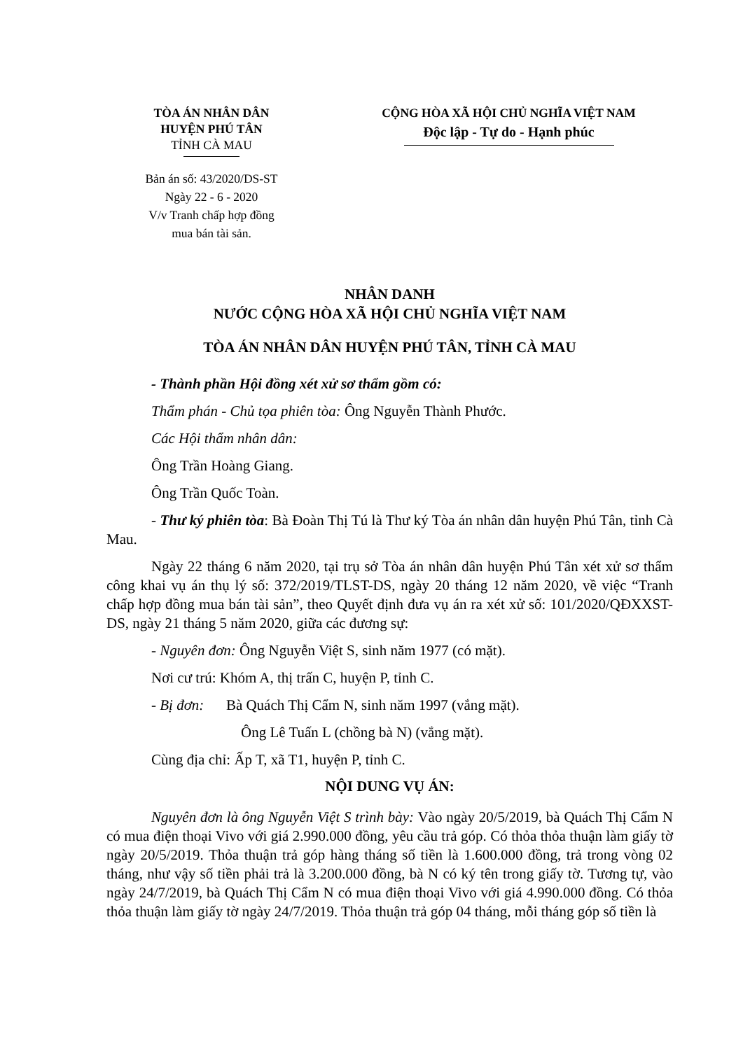TÒA ÁN NHÂN DÂN
HUYỆN PHÚ TÂN
TỈNH CÀ MAU
Bản án số: 43/2020/DS-ST
Ngày 22 - 6 - 2020
V/v Tranh chấp hợp đồng
mua bán tài sản.
CỘNG HÒA XÃ HỘI CHỦ NGHĨA VIỆT NAM
Độc lập - Tự do - Hạnh phúc
NHÂN DANH
NƯỚC CỘNG HÒA XÃ HỘI CHỦ NGHĨA VIỆT NAM
TÒA ÁN NHÂN DÂN HUYỆN PHÚ TÂN, TỈNH CÀ MAU
- Thành phần Hội đồng xét xử sơ thẩm gồm có:
Thẩm phán - Chủ tọa phiên tòa: Ông Nguyễn Thành Phước.
Các Hội thẩm nhân dân:
Ông Trần Hoàng Giang.
Ông Trần Quốc Toàn.
- Thư ký phiên tòa: Bà Đoàn Thị Tú là Thư ký Tòa án nhân dân huyện Phú Tân, tỉnh Cà Mau.
Ngày 22 tháng 6 năm 2020, tại trụ sở Tòa án nhân dân huyện Phú Tân xét xử sơ thẩm công khai vụ án thụ lý số: 372/2019/TLST-DS, ngày 20 tháng 12 năm 2020, về việc “Tranh chấp hợp đồng mua bán tài sản”, theo Quyết định đưa vụ án ra xét xử số: 101/2020/QĐXXST-DS, ngày 21 tháng 5 năm 2020, giữa các đương sự:
- Nguyên đơn: Ông Nguyễn Việt S, sinh năm 1977 (có mặt).
Nơi cư trú: Khóm A, thị trấn C, huyện P, tỉnh C.
- Bị đơn: Bà Quách Thị Cẩm N, sinh năm 1997 (vắng mặt).
Ông Lê Tuấn L (chồng bà N) (vắng mặt).
Cùng địa chỉ: Ấp T, xã T1, huyện P, tỉnh C.
NỘI DUNG VỤ ÁN:
Nguyên đơn là ông Nguyễn Việt S trình bày: Vào ngày 20/5/2019, bà Quách Thị Cẩm N có mua điện thoại Vivo với giá 2.990.000 đồng, yêu cầu trả góp. Có thỏa thỏa thuận làm giấy tờ ngày 20/5/2019. Thỏa thuận trả góp hàng tháng số tiền là 1.600.000 đồng, trả trong vòng 02 tháng, như vậy số tiền phải trả là 3.200.000 đồng, bà N có ký tên trong giấy tờ. Tương tự, vào ngày 24/7/2019, bà Quách Thị Cẩm N có mua điện thoại Vivo với giá 4.990.000 đồng. Có thỏa thỏa thuận làm giấy tờ ngày 24/7/2019. Thỏa thuận trả góp 04 tháng, mỗi tháng góp số tiền là